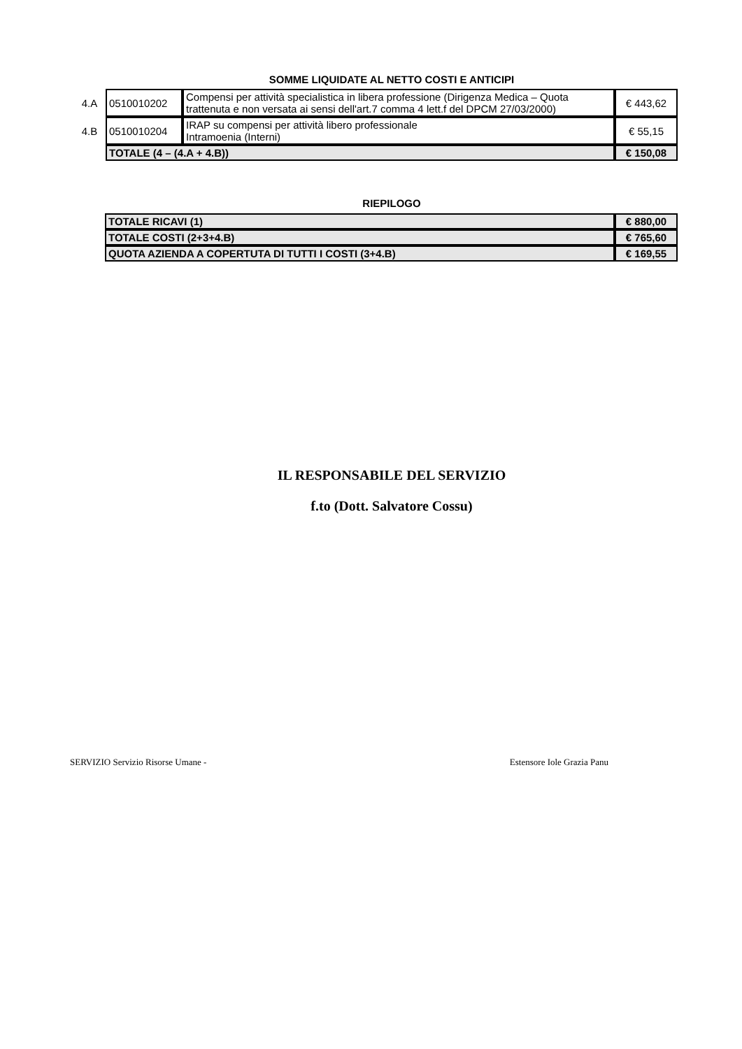SOMME LIQUIDATE AL NETTO COSTI E ANTICIPI
| 4.A | 0510010202 | Compensi per attività specialistica in libera professione (Dirigenza Medica – Quota trattenuta e non versata ai sensi dell'art.7 comma 4 lett.f del DPCM 27/03/2000) | € 443,62 |
| 4.B | 0510010204 | IRAP su compensi per attività libero professionale Intramoenia (Interni) | € 55,15 |
| | TOTALE (4 – (4.A + 4.B)) | | € 150,08 |
RIEPILOGO
| TOTALE RICAVI (1) | € 880,00 |
| TOTALE COSTI (2+3+4.B) | € 765,60 |
| QUOTA AZIENDA A COPERTUTA DI TUTTI I COSTI (3+4.B) | € 169,55 |
IL RESPONSABILE DEL SERVIZIO
f.to (Dott. Salvatore Cossu)
SERVIZIO Servizio Risorse Umane - Estensore Iole Grazia Panu